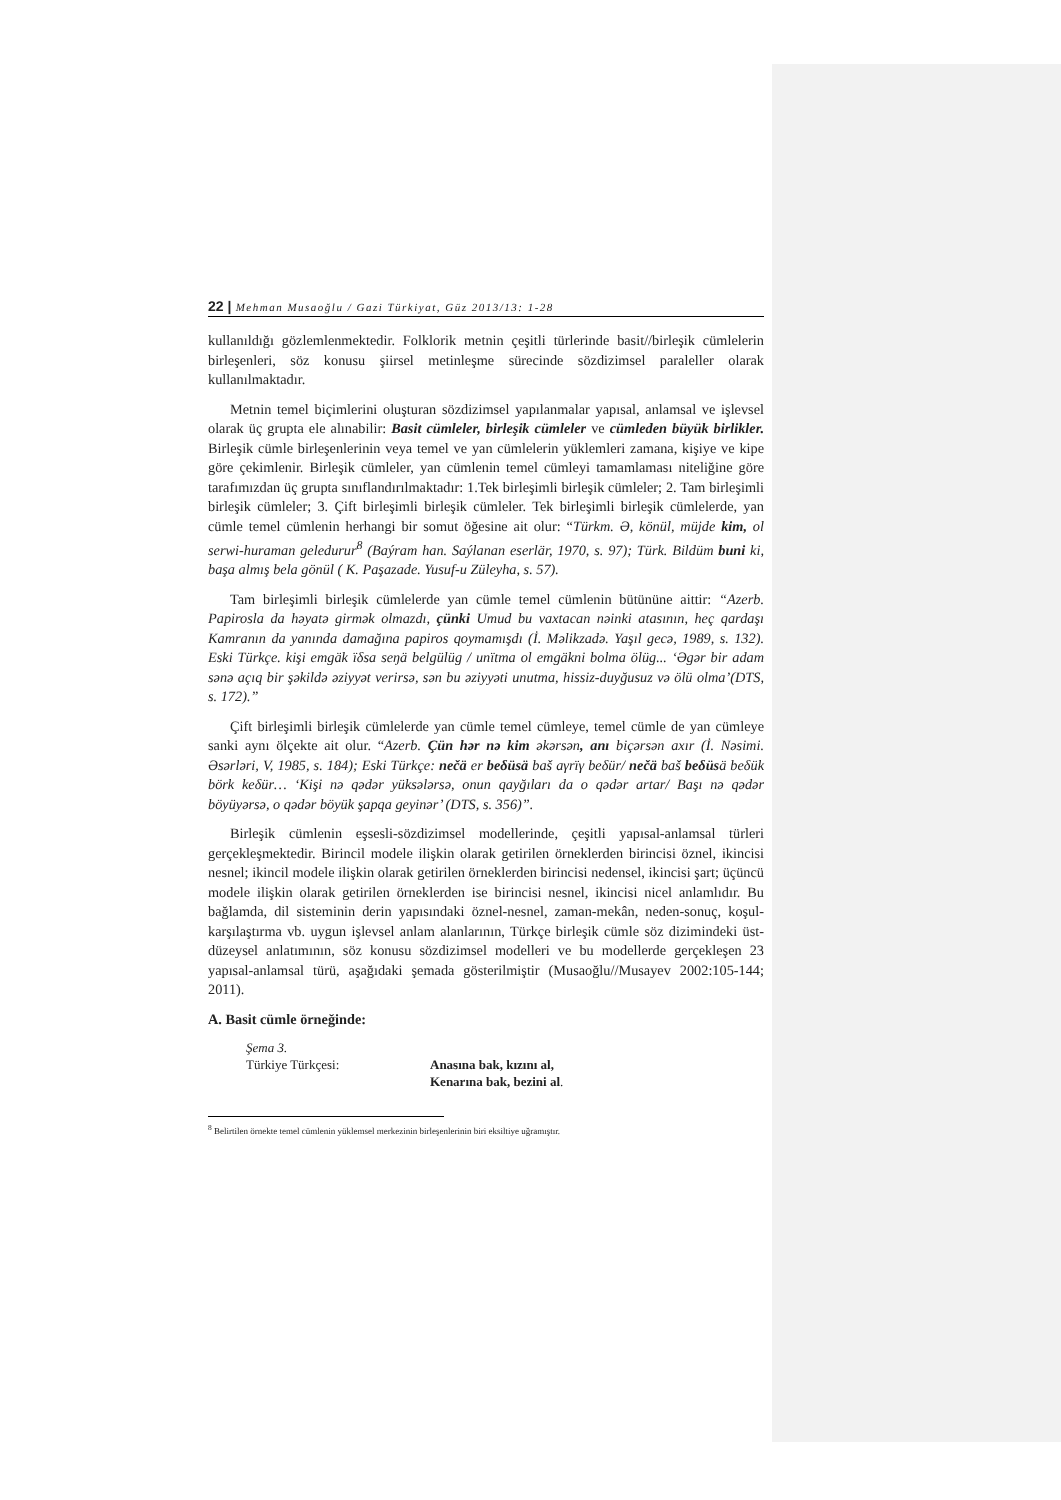22 | Mehman Musaoğlu / Gazi Türkiyat, Güz 2013/13: 1-28
kullanıldığı gözlemlenmektedir. Folklorik metnin çeşitli türlerinde basit//birleşik cümlelerin birleşenleri, söz konusu şiirsel metinleşme sürecinde sözdizimsel paraleller olarak kullanılmaktadır.
Metnin temel biçimlerini oluşturan sözdizimsel yapılanmalar yapısal, anlamsal ve işlevsel olarak üç grupta ele alınabilir: Basit cümleler, birleşik cümleler ve cümleden büyük birlikler. Birleşik cümle birleşenlerinin veya temel ve yan cümlelerin yüklemleri zamana, kişiye ve kipe göre çekimlenir. Birleşik cümleler, yan cümlenin temel cümleyi tamamlaması niteliğine göre tarafımızdan üç grupta sınıflandırılmaktadır: 1.Tek birleşimli birleşik cümleler; 2. Tam birleşimli birleşik cümleler; 3. Çift birleşimli birleşik cümleler. Tek birleşimli birleşik cümlelerde, yan cümle temel cümlenin herhangi bir somut öğesine ait olur: “Türkm. Ә, könül, müjde kim, ol serwi-huraman geledurur<sup>8</sup> (Baýram han. Saýlanan eserlär, 1970, s. 97); Türk. Bildüm buni ki, başa almış bela gönül ( K. Paşazade. Yusuf-u Züleyha, s. 57).
Tam birleşimli birleşik cümlelerde yan cümle temel cümlenin bütününe aittir: “Azerb. Papirosla da həyatə girmək olmazdı, çünki Umud bu vaxtacan nəinki atasının, heç qardaşı Kamranın da yanında damağına papiros qoymamışdı (İ. Məlikzadə. Yaşıl gecə, 1989, s. 132). Eski Türkçe. kişi emgäk ïδsa seŋä belgülüg / unïtma ol emgäkni bolma ölüg... ‘Əgər bir adam sənə açıq bir şəkildə əziyyət verirsə, sən bu əziyyəti unutma, hissiz-duyğusuz və ölü olma’(DTS, s. 172).”
Çift birleşimli birleşik cümlelerde yan cümle temel cümleye, temel cümle de yan cümleye sanki aynı ölçekte ait olur. “Azerb. Çün hər nə kim əkərsən, anı biçərsən axır (İ. Nəsimi. Əsərləri, V, 1985, s. 184); Eski Türkçe: nečä er beδüsä baš aγrïγ beδür/ nečä baš beδüsä beδük börk keδür… ‘Kişi nə qədər yüksələrsə, onun qayğıları da o qədər artar/ Başı nə qədər böyüyərsə, o qədər böyük şapqa geyinər’ (DTS, s. 356)”.
Birleşik cümlenin eşsesli-sözdizimsel modellerinde, çeşitli yapısal-anlamsal türleri gerçekleşmektedir. Birincil modele ilişkin olarak getirilen örneklerden birincisi öznel, ikincisi nesnel; ikincil modele ilişkin olarak getirilen örneklerden birincisi nedensel, ikincisi şart; üçüncü modele ilişkin olarak getirilen örneklerden ise birincisi nesnel, ikincisi nicel anlamlıdır. Bu bağlamda, dil sisteminin derin yapısındaki öznel-nesnel, zaman-mekân, neden-sonuç, koşul-karşılaştırma vb. uygun işlevsel anlam alanlarının, Türkçe birleşik cümle söz dizimindeki üst-düzeysel anlatımının, söz konusu sözdizimsel modelleri ve bu modellerde gerçekleşen 23 yapısal-anlamsal türü, aşağıdaki şemada gösterilmiştir (Musaoğlu//Musayev 2002:105-144; 2011).
A. Basit cümle örneğinde:
Şema 3.
| Türkiye Türkçesi: | Anasına bak, kızını al, Kenarına bak, bezini al . |
<sup>8</sup> Belirtilen örnekte temel cümlenin yüklemsel merkezinin birleşenlerinin biri eksiltiye uğramıştır.